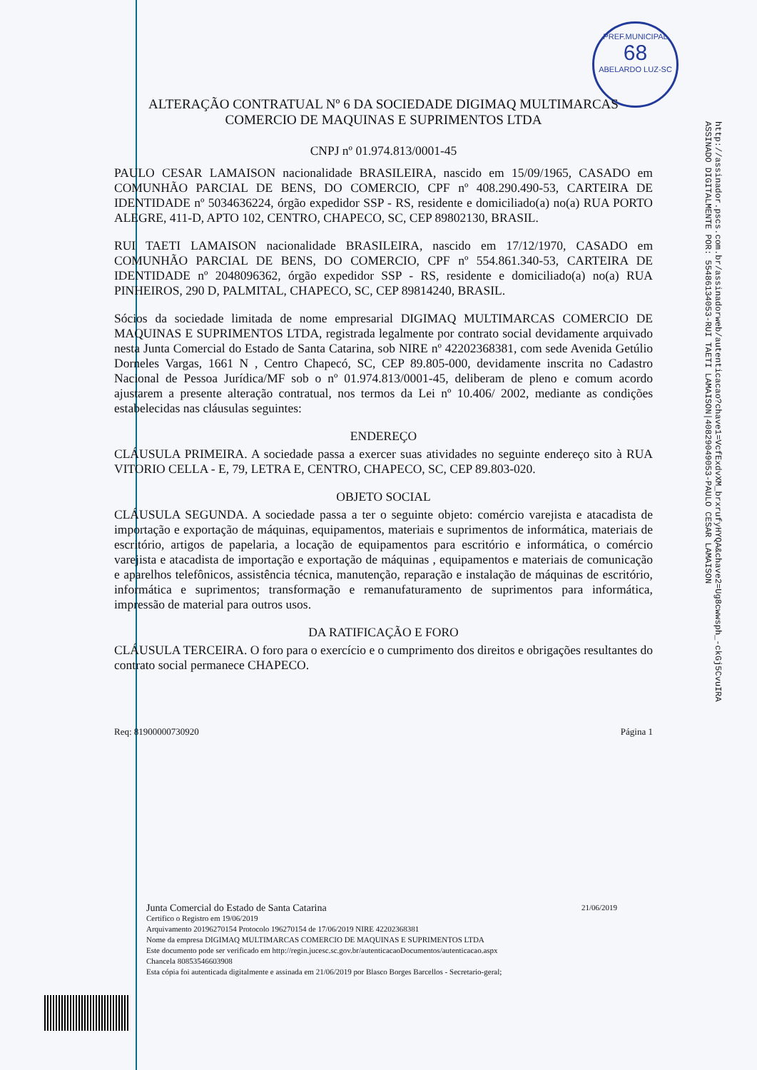PREF.MUNICIPAL
68
ABELARDO LUZ-SC
http://assinador.pscs.com.br/assinadorweb/autenticacao?chave1=VcfExdvXM_brxrufyHYQA&chave2=Ug8cwwsph_-ckGj5CvuIRA
ASSINADO DIGITALMENTE POR: 55486134053-RUI TAETI LAMAISON|40829049053-PAULO CESAR LAMAISON
ALTERAÇÃO CONTRATUAL Nº 6 DA SOCIEDADE DIGIMAQ MULTIMARCAS
COMERCIO DE MAQUINAS E SUPRIMENTOS LTDA
CNPJ nº 01.974.813/0001-45
PAULO CESAR LAMAISON nacionalidade BRASILEIRA, nascido em 15/09/1965, CASADO em COMUNHÃO PARCIAL DE BENS, DO COMERCIO, CPF nº 408.290.490-53, CARTEIRA DE IDENTIDADE nº 5034636224, órgão expedidor SSP - RS, residente e domiciliado(a) no(a) RUA PORTO ALEGRE, 411-D, APTO 102, CENTRO, CHAPECO, SC, CEP 89802130, BRASIL.
RUI TAETI LAMAISON nacionalidade BRASILEIRA, nascido em 17/12/1970, CASADO em COMUNHÃO PARCIAL DE BENS, DO COMERCIO, CPF nº 554.861.340-53, CARTEIRA DE IDENTIDADE nº 2048096362, órgão expedidor SSP - RS, residente e domiciliado(a) no(a) RUA PINHEIROS, 290 D, PALMITAL, CHAPECO, SC, CEP 89814240, BRASIL.
Sócios da sociedade limitada de nome empresarial DIGIMAQ MULTIMARCAS COMERCIO DE MAQUINAS E SUPRIMENTOS LTDA, registrada legalmente por contrato social devidamente arquivado nesta Junta Comercial do Estado de Santa Catarina, sob NIRE nº 42202368381, com sede Avenida Getúlio Dorneles Vargas, 1661 N , Centro Chapecó, SC, CEP 89.805-000, devidamente inscrita no Cadastro Nacional de Pessoa Jurídica/MF sob o nº 01.974.813/0001-45, deliberam de pleno e comum acordo ajustarem a presente alteração contratual, nos termos da Lei nº 10.406/ 2002, mediante as condições estabelecidas nas cláusulas seguintes:
ENDEREÇO
CLÁUSULA PRIMEIRA. A sociedade passa a exercer suas atividades no seguinte endereço sito à RUA VITORIO CELLA - E, 79, LETRA E, CENTRO, CHAPECO, SC, CEP 89.803-020.
OBJETO SOCIAL
CLÁUSULA SEGUNDA. A sociedade passa a ter o seguinte objeto: comércio varejista e atacadista de importação e exportação de máquinas, equipamentos, materiais e suprimentos de informática, materiais de escritório, artigos de papelaria, a locação de equipamentos para escritório e informática, o comércio varejista e atacadista de importação e exportação de máquinas , equipamentos e materiais de comunicação e aparelhos telefônicos, assistência técnica, manutenção, reparação e instalação de máquinas de escritório, informática e suprimentos; transformação e remanufaturamento de suprimentos para informática, impressão de material para outros usos.
DA RATIFICAÇÃO E FORO
CLÁUSULA TERCEIRA. O foro para o exercício e o cumprimento dos direitos e obrigações resultantes do contrato social permanece CHAPECO.
Req: 81900000730920 Página 1
Junta Comercial do Estado de Santa Catarina 21/06/2019
Certifico o Registro em 19/06/2019
Arquivamento 20196270154 Protocolo 196270154 de 17/06/2019 NIRE 42202368381
Nome da empresa DIGIMAQ MULTIMARCAS COMERCIO DE MAQUINAS E SUPRIMENTOS LTDA
Este documento pode ser verificado em http://regin.jucesc.sc.gov.br/autenticacaoDocumentos/autenticacao.aspx
Chancela 80853546603908
Esta cópia foi autenticada digitalmente e assinada em 21/06/2019 por Blasco Borges Barcellos - Secretario-geral;